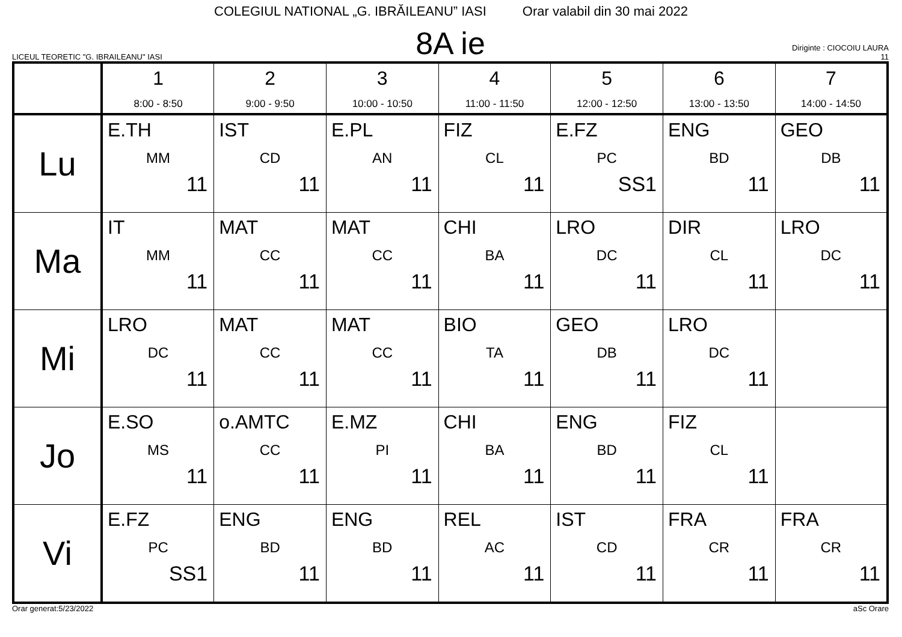COLEGIUL NATIONAL „G. IBRĂILEANU” IASI Orar valabil din 30 mai 2022
LICEUL TEORETIC "G. IBRAILEANU" IASI
8A ie
Diriginte : CIOCOIU LAURA
11
| | 1 8:00 - 8:50 | 2 9:00 - 9:50 | 3 10:00 - 10:50 | 4 11:00 - 11:50 | 5 12:00 - 12:50 | 6 13:00 - 13:50 | 7 14:00 - 14:50 |
| --- | --- | --- | --- | --- | --- | --- | --- |
| Lu | E.TH MM 11 | IST CD 11 | E.PL AN 11 | FIZ CL 11 | E.FZ PC SS1 | ENG BD 11 | GEO DB 11 |
| Ma | IT MM 11 | MAT CC 11 | MAT CC 11 | CHI BA 11 | LRO DC 11 | DIR CL 11 | LRO DC 11 |
| Mi | LRO DC 11 | MAT CC 11 | MAT CC 11 | BIO TA 11 | GEO DB 11 | LRO DC 11 | |
| Jo | E.SO MS 11 | o.AMTC CC 11 | E.MZ PI 11 | CHI BA 11 | ENG BD 11 | FIZ CL 11 | |
| Vi | E.FZ PC SS1 | ENG BD 11 | ENG BD 11 | REL AC 11 | IST CD 11 | FRA CR 11 | FRA CR 11 |
Orar generat:5/23/2022 aSc Orare